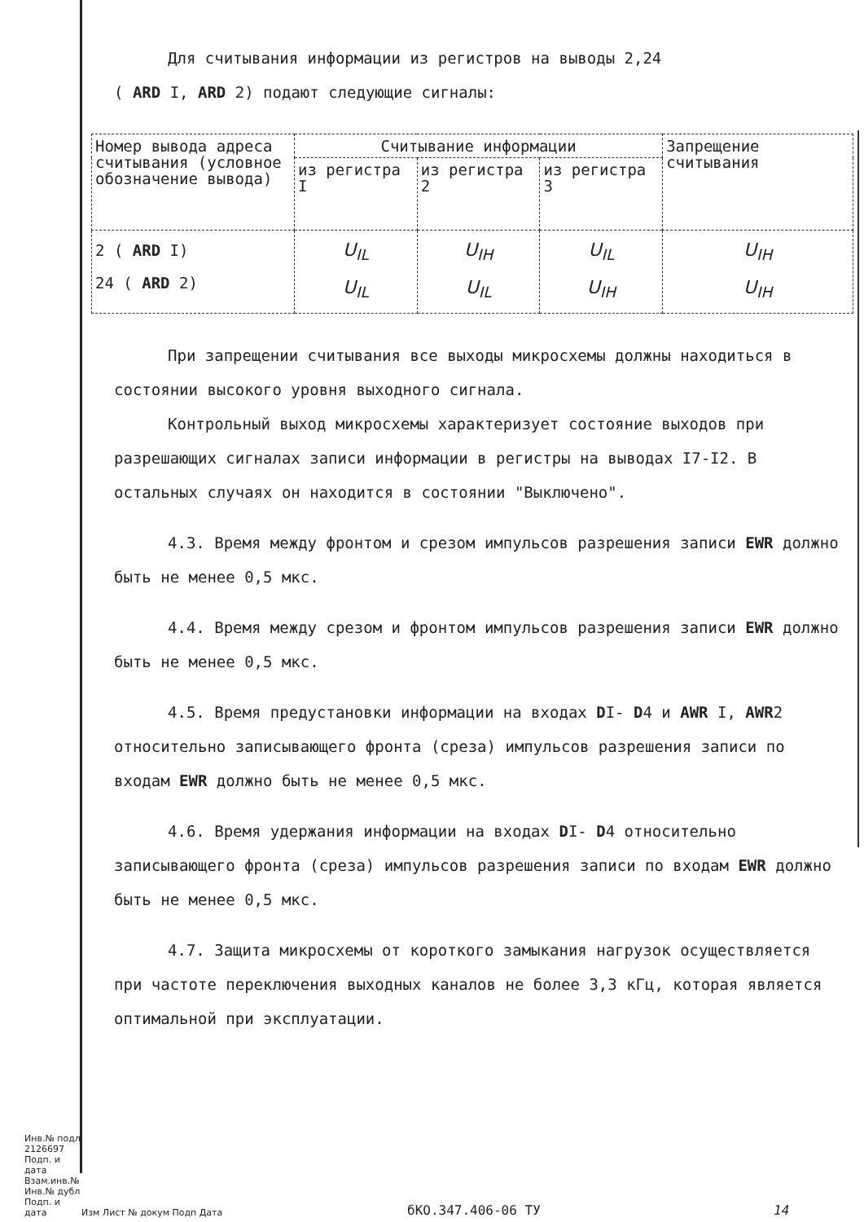Для считывания информации из регистров на выводы 2,24
( ARD I, ARD 2) подают следующие сигналы:
| Номер вывода адреса считывания (условное обозначение вывода) | Считывание информации | | | Запрещение считывания |
| --- | --- | --- | --- | --- |
| | из регистра I | из регистра 2 | из регистра 3 | |
| 2 ( ARD I) 24 ( ARD 2) | U<sub>IL</sub> U<sub>IL</sub> | U<sub>IH</sub> U<sub>IL</sub> | U<sub>IL</sub> U<sub>IH</sub> | U<sub>IH</sub> U<sub>IH</sub> |
При запрещении считывания все выходы микросхемы должны находиться в состоянии высокого уровня выходного сигнала.
Контрольный выход микросхемы характеризует состояние выходов при разрешающих сигналах записи информации в регистры на выводах I7-I2. В остальных случаях он находится в состоянии "Выключено".
4.3. Время между фронтом и срезом импульсов разрешения записи EWR должно быть не менее 0,5 мкс.
4.4. Время между срезом и фронтом импульсов разрешения записи EWR должно быть не менее 0,5 мкс.
4.5. Время предустановки информации на входах DI- D4 и AWR I, AWR2 относительно записывающего фронта (среза) импульсов разрешения записи по входам EWR должно быть не менее 0,5 мкс.
4.6. Время удержания информации на входах DI- D4 относительно записывающего фронта (среза) импульсов разрешения записи по входам EWR должно быть не менее 0,5 мкс.
4.7. Защита микросхемы от короткого замыкания нагрузок осуществляется при частоте переключения выходных каналов не более 3,3 кГц, которая является оптимальной при эксплуатации.
Инв.№ подл 2126697
Подп. и дата
Взам.инв.№
Инв.№ дубл
Подп. и дата
Изм Лист № докум Подп Дата
бКО.347.406-06 ТУ
14